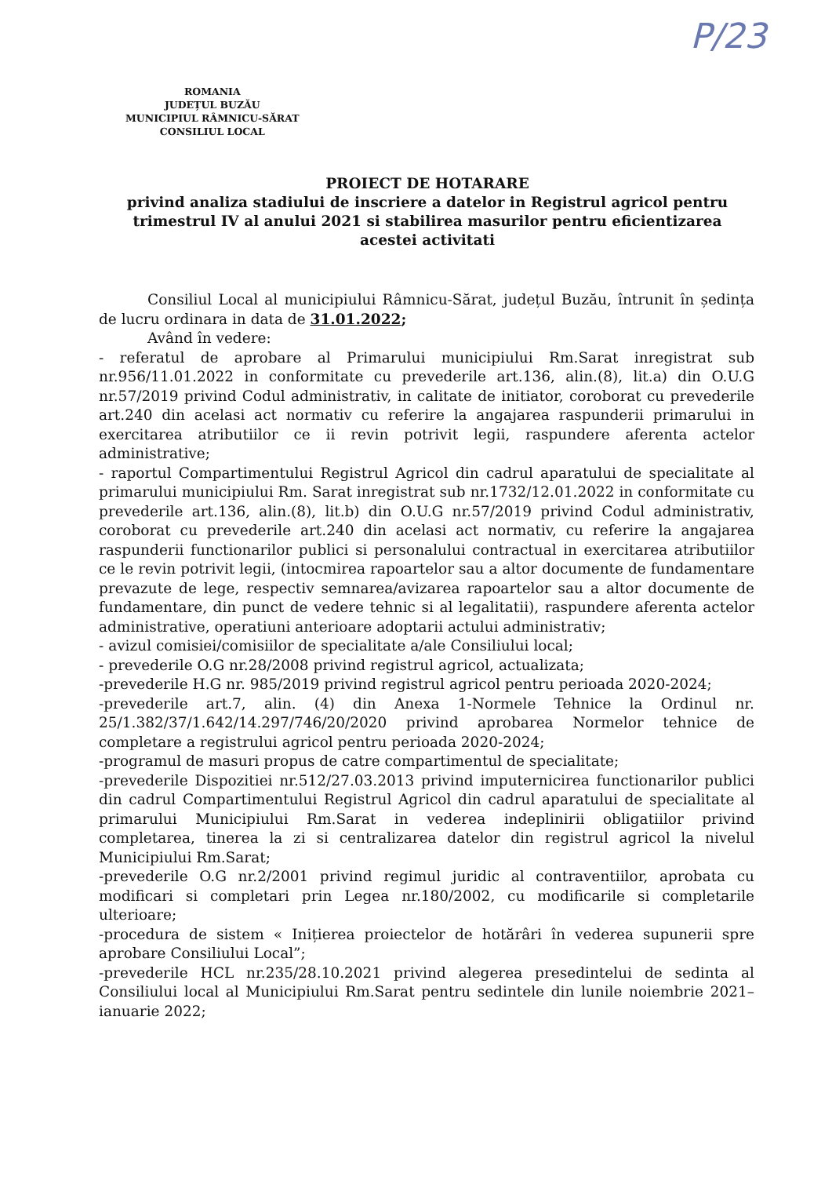P/23
ROMANIA
JUDEȚUL BUZĂU
MUNICIPIUL RÂMNICU-SĂRAT
CONSILIUL LOCAL
PROIECT DE HOTARARE
privind analiza stadiului de inscriere a datelor in Registrul agricol pentru trimestrul IV al anului 2021 si stabilirea masurilor pentru eficientizarea acestei activitati
Consiliul Local al municipiului Râmnicu-Sărat, județul Buzău, întrunit în ședința de lucru ordinara in data de 31.01.2022;
Având în vedere:
- referatul de aprobare al Primarului municipiului Rm.Sarat inregistrat sub nr.956/11.01.2022 in conformitate cu prevederile art.136, alin.(8), lit.a) din O.U.G nr.57/2019 privind Codul administrativ, in calitate de initiator, coroborat cu prevederile art.240 din acelasi act normativ cu referire la angajarea raspunderii primarului in exercitarea atributiilor ce ii revin potrivit legii, raspundere aferenta actelor administrative;
- raportul Compartimentului Registrul Agricol din cadrul aparatului de specialitate al primarului municipiului Rm. Sarat inregistrat sub nr.1732/12.01.2022 in conformitate cu prevederile art.136, alin.(8), lit.b) din O.U.G nr.57/2019 privind Codul administrativ, coroborat cu prevederile art.240 din acelasi act normativ, cu referire la angajarea raspunderii functionarilor publici si personalului contractual in exercitarea atributiilor ce le revin potrivit legii, (intocmirea rapoartelor sau a altor documente de fundamentare prevazute de lege, respectiv semnarea/avizarea rapoartelor sau a altor documente de fundamentare, din punct de vedere tehnic si al legalitatii), raspundere aferenta actelor administrative, operatiuni anterioare adoptarii actului administrativ;
- avizul comisiei/comisiilor de specialitate a/ale Consiliului local;
- prevederile O.G nr.28/2008 privind registrul agricol, actualizata;
-prevederile H.G nr. 985/2019 privind registrul agricol pentru perioada 2020-2024;
-prevederile art.7, alin. (4) din Anexa 1-Normele Tehnice la Ordinul nr. 25/1.382/37/1.642/14.297/746/20/2020 privind aprobarea Normelor tehnice de completare a registrului agricol pentru perioada 2020-2024;
-programul de masuri propus de catre compartimentul de specialitate;
-prevederile Dispozitiei nr.512/27.03.2013 privind imputernicirea functionarilor publici din cadrul Compartimentului Registrul Agricol din cadrul aparatului de specialitate al primarului Municipiului Rm.Sarat in vederea indeplinirii obligatiilor privind completarea, tinerea la zi si centralizarea datelor din registrul agricol la nivelul Municipiului Rm.Sarat;
-prevederile O.G nr.2/2001 privind regimul juridic al contraventiilor, aprobata cu modificari si completari prin Legea nr.180/2002, cu modificarile si completarile ulterioare;
-procedura de sistem « Inițierea proiectelor de hotărâri în vederea supunerii spre aprobare Consiliului Local”;
-prevederile HCL nr.235/28.10.2021 privind alegerea presedintelui de sedinta al Consiliului local al Municipiului Rm.Sarat pentru sedintele din lunile noiembrie 2021– ianuarie 2022;